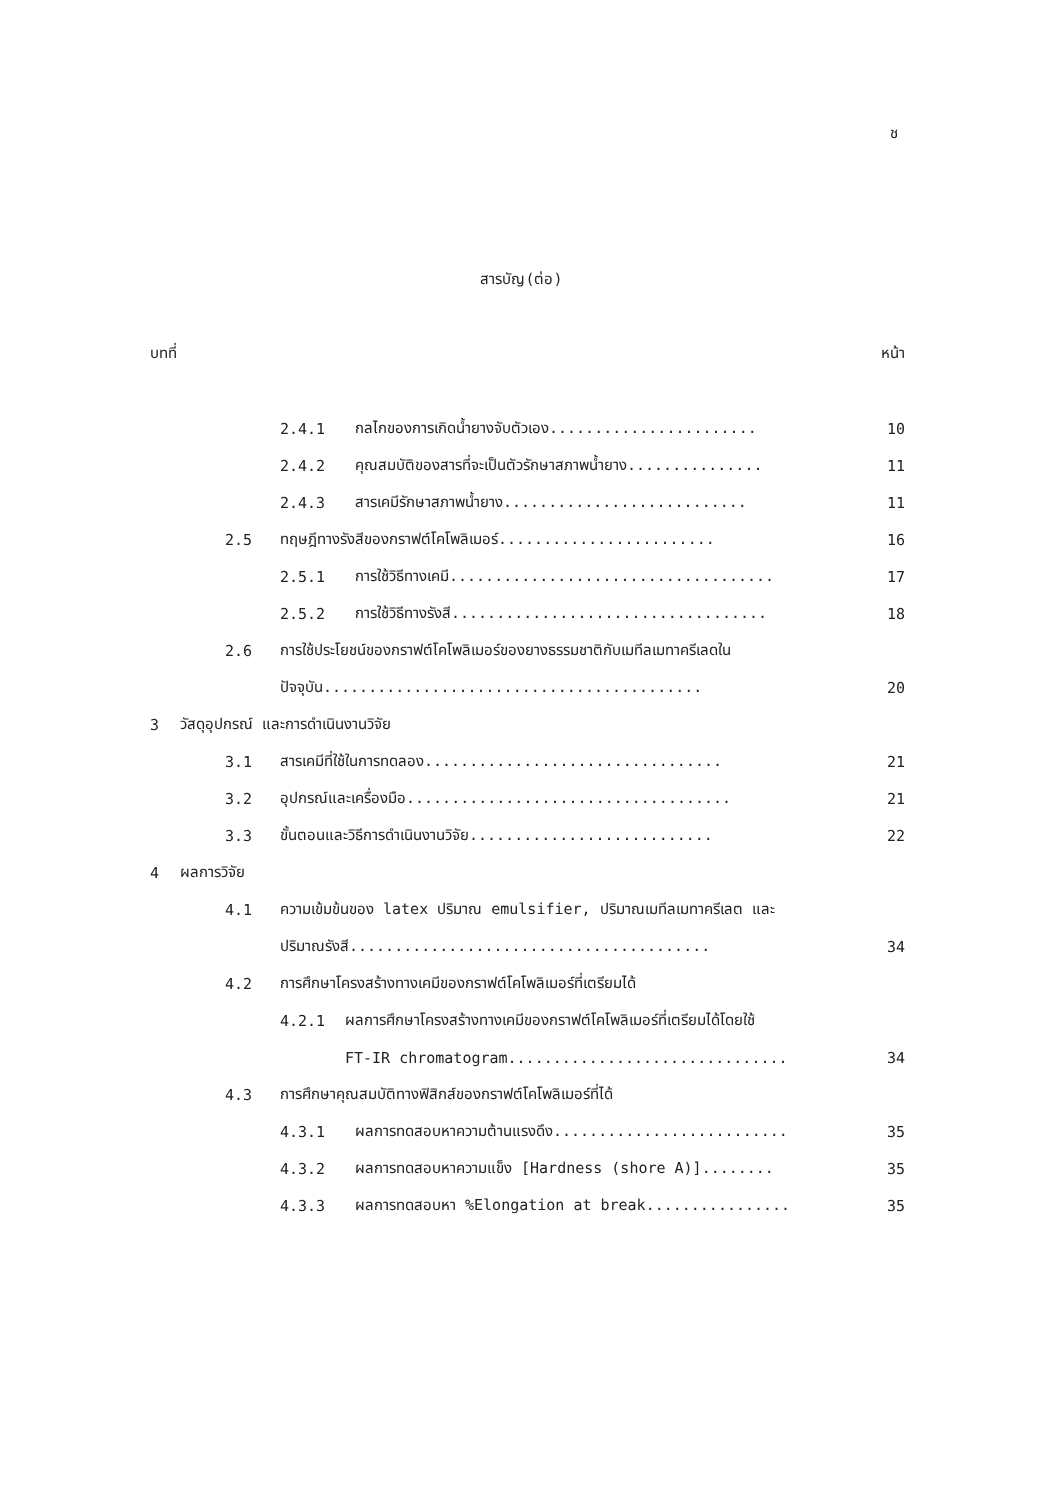ช
สารบัญ(ต่อ)
บทที่ หน้า
2.4.1 กลไกของการเกิดน้ำยางจับตัวเอง....................... 10
2.4.2 คุณสมบัติของสารที่จะเป็นตัวรักษาสภาพน้ำยาง............... 11
2.4.3 สารเคมีรักษาสภาพน้ำยาง........................... 11
2.5 ทฤษฎีทางรังสีของกราฟต์โคโพลิเมอร์........................ 16
2.5.1 การใช้วิธีทางเคมี.................................... 17
2.5.2 การใช้วิธีทางรังสี................................... 18
2.6 การใช้ประโยชน์ของกราฟต์โคโพลิเมอร์ของยางธรรมชาติกับเมทีลเมทาครีเลดใน
ปัจจุบัน.......................................... 20
3 วัสดุอุปกรณ์ และการดำเนินงานวิจัย
3.1 สารเคมีที่ใช้ในการทดลอง................................. 21
3.2 อุปกรณ์และเครื่องมือ.................................... 21
3.3 ขั้นตอนและวิธีการดำเนินงานวิจัย........................... 22
4 ผลการวิจัย
4.1 ความเข้มข้นของ latex ปริมาณ emulsifier, ปริมาณเมทีลเมทาครีเลต และ
ปริมาณรังสี........................................ 34
4.2 การศึกษาโครงสร้างทางเคมีของกราฟต์โคโพลิเมอร์ที่เตรียมได้
4.2.1 ผลการศึกษาโครงสร้างทางเคมีของกราฟต์โคโพลิเมอร์ที่เตรียมได้โดยใช้
FT-IR chromatogram............................... 34
4.3 การศึกษาคุณสมบัติทางฟิสิกส์ของกราฟต์โคโพลิเมอร์ที่ได้
4.3.1 ผลการทดสอบหาความต้านแรงดึง.......................... 35
4.3.2 ผลการทดสอบหาความแข็ง [Hardness (shore A)]........ 35
4.3.3 ผลการทดสอบหา %Elongation at break................ 35